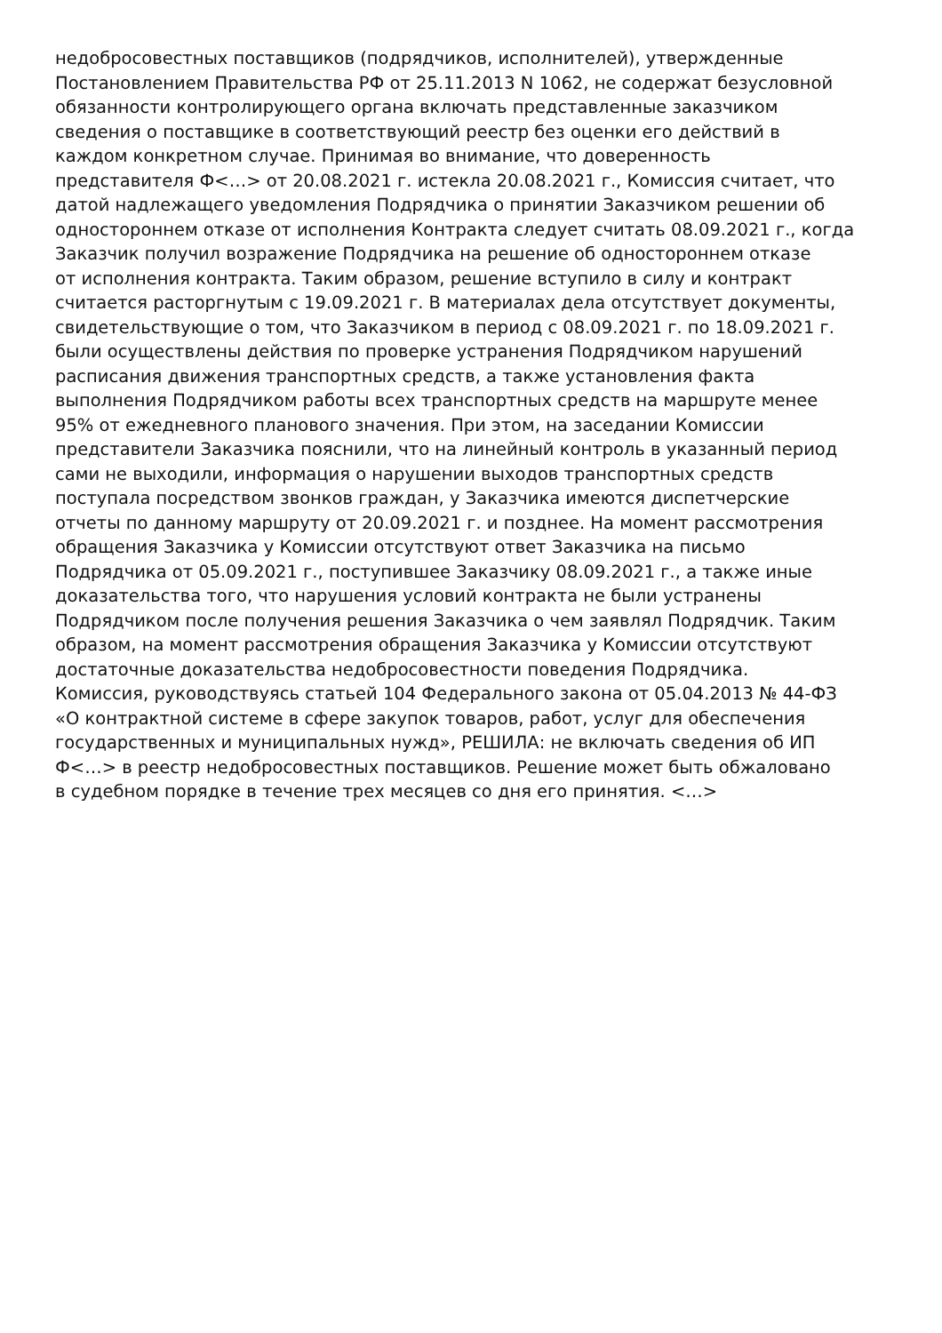недобросовестных поставщиков (подрядчиков, исполнителей), утвержденные
Постановлением Правительства РФ от 25.11.2013 N 1062, не содержат безусловной
обязанности контролирующего органа включать представленные заказчиком
сведения о поставщике в соответствующий реестр без оценки его действий в
каждом конкретном случае. Принимая во внимание, что доверенность
представителя Ф<…> от 20.08.2021 г. истекла 20.08.2021 г., Комиссия считает, что
датой надлежащего уведомления Подрядчика о принятии Заказчиком решении об
одностороннем отказе от исполнения Контракта следует считать 08.09.2021 г., когда
Заказчик получил возражение Подрядчика на решение об одностороннем отказе
от исполнения контракта. Таким образом, решение вступило в силу и контракт
считается расторгнутым с 19.09.2021 г. В материалах дела отсутствует документы,
свидетельствующие о том, что Заказчиком в период с 08.09.2021 г. по 18.09.2021 г.
были осуществлены действия по проверке устранения Подрядчиком нарушений
расписания движения транспортных средств, а также установления факта
выполнения Подрядчиком работы всех транспортных средств на маршруте менее
95% от ежедневного планового значения. При этом, на заседании Комиссии
представители Заказчика пояснили, что на линейный контроль в указанный период
сами не выходили, информация о нарушении выходов транспортных средств
поступала посредством звонков граждан, у Заказчика имеются диспетчерские
отчеты по данному маршруту от 20.09.2021 г. и позднее. На момент рассмотрения
обращения Заказчика у Комиссии отсутствуют ответ Заказчика на письмо
Подрядчика от 05.09.2021 г., поступившее Заказчику 08.09.2021 г., а также иные
доказательства того, что нарушения условий контракта не были устранены
Подрядчиком после получения решения Заказчика о чем заявлял Подрядчик. Таким
образом, на момент рассмотрения обращения Заказчика у Комиссии отсутствуют
достаточные доказательства недобросовестности поведения Подрядчика.
Комиссия, руководствуясь статьей 104 Федерального закона от 05.04.2013 № 44-ФЗ
«О контрактной системе в сфере закупок товаров, работ, услуг для обеспечения
государственных и муниципальных нужд», РЕШИЛА: не включать сведения об ИП
Ф<…> в реестр недобросовестных поставщиков. Решение может быть обжаловано
в судебном порядке в течение трех месяцев со дня его принятия. <…>